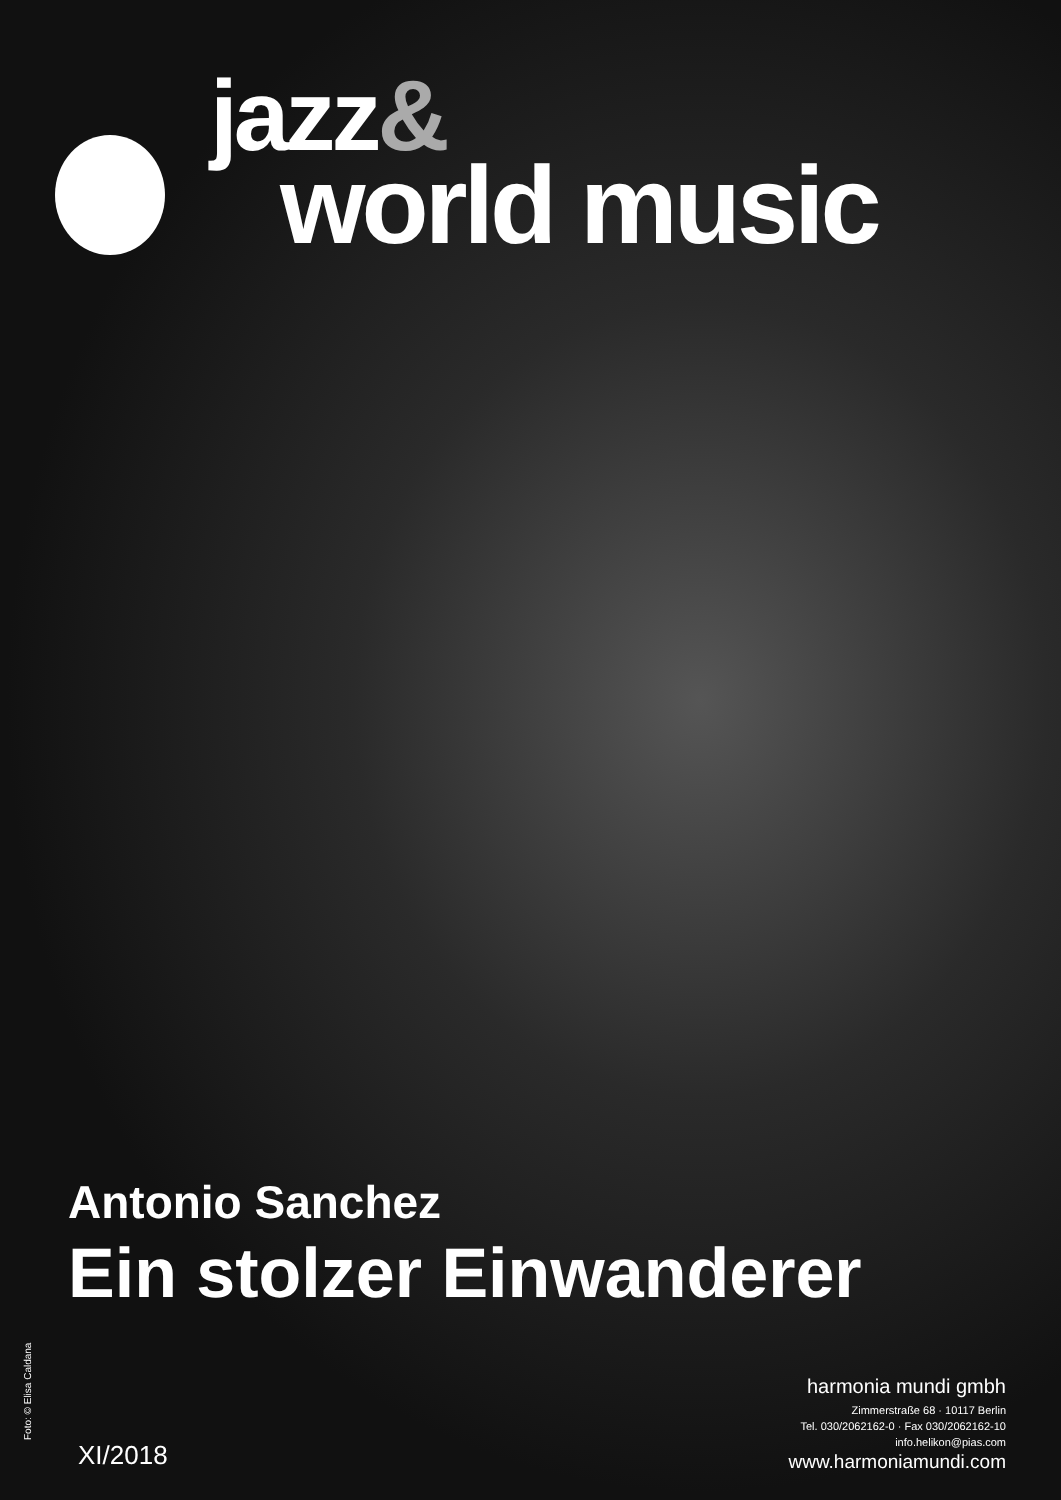jazz&
world music
Antonio Sanchez
Ein stolzer Einwanderer
Foto: © Elisa Caldana XI/2018
harmonia mundi gmbh
Zimmerstraße 68 · 10117 Berlin
Tel. 030/2062162-0 · Fax 030/2062162-10
info.helikon@pias.com
www.harmoniamundi.com